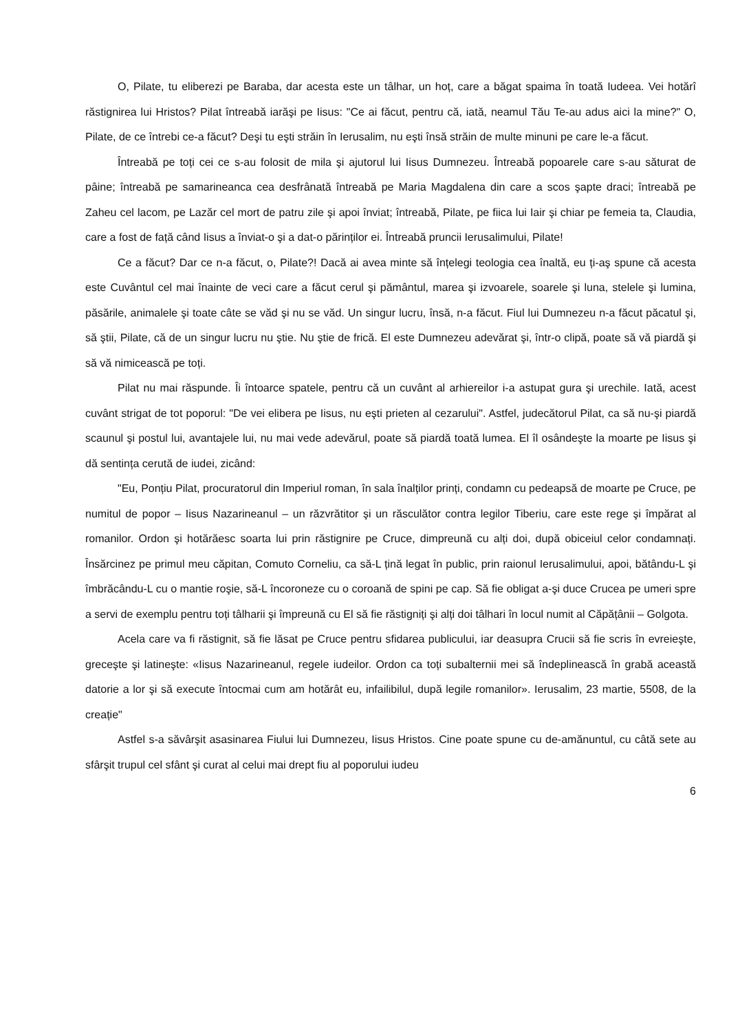O, Pilate, tu eliberezi pe Baraba, dar acesta este un tâlhar, un hoț, care a băgat spaima în toată Iudeea. Vei hotărî răstignirea lui Hristos? Pilat întreabă iarăşi pe Iisus: "Ce ai făcut, pentru că, iată, neamul Tău Te-au adus aici la mine?" O, Pilate, de ce întrebi ce-a făcut? Deşi tu eşti străin în Ierusalim, nu eşti însă străin de multe minuni pe care le-a făcut.
Întreabă pe toți cei ce s-au folosit de mila şi ajutorul lui Iisus Dumnezeu. Întreabă popoarele care s-au săturat de pâine; întreabă pe samarineanca cea desfrânată întreabă pe Maria Magdalena din care a scos şapte draci; întreabă pe Zaheu cel lacom, pe Lazăr cel mort de patru zile şi apoi înviat; întreabă, Pilate, pe fiica lui Iair şi chiar pe femeia ta, Claudia, care a fost de față când Iisus a înviat-o şi a dat-o părinților ei. Întreabă pruncii Ierusalimului, Pilate!
Ce a făcut? Dar ce n-a făcut, o, Pilate?! Dacă ai avea minte să înțelegi teologia cea înaltă, eu ți-aş spune că acesta este Cuvântul cel mai înainte de veci care a făcut cerul şi pământul, marea şi izvoarele, soarele şi luna, stelele şi lumina, păsările, animalele şi toate câte se văd şi nu se văd. Un singur lucru, însă, n-a făcut. Fiul lui Dumnezeu n-a făcut păcatul şi, să ştii, Pilate, că de un singur lucru nu ştie. Nu ştie de frică. El este Dumnezeu adevărat şi, într-o clipă, poate să vă piardă şi să vă nimicească pe toți.
Pilat nu mai răspunde. Îi întoarce spatele, pentru că un cuvânt al arhiereilor i-a astupat gura şi urechile. Iată, acest cuvânt strigat de tot poporul: "De vei elibera pe Iisus, nu eşti prieten al cezarului". Astfel, judecătorul Pilat, ca să nu-şi piardă scaunul şi postul lui, avantajele lui, nu mai vede adevărul, poate să piardă toată lumea. El îl osândeşte la moarte pe Iisus şi dă sentința cerută de iudei, zicând:
"Eu, Ponțiu Pilat, procuratorul din Imperiul roman, în sala înalților prinți, condamn cu pedeapsă de moarte pe Cruce, pe numitul de popor – Iisus Nazarineanul – un răzvrătitor şi un răsculător contra legilor Tiberiu, care este rege şi împărat al romanilor. Ordon şi hotărăesc soarta lui prin răstignire pe Cruce, dimpreună cu alți doi, după obiceiul celor condamnați. Însărcinez pe primul meu căpitan, Comuto Corneliu, ca să-L țină legat în public, prin raionul Ierusalimului, apoi, bătându-L şi îmbrăcându-L cu o mantie roşie, să-L încoroneze cu o coroană de spini pe cap. Să fie obligat a-şi duce Crucea pe umeri spre a servi de exemplu pentru toți tâlharii şi împreună cu El să fie răstigniți şi alți doi tâlhari în locul numit al Căpățânii – Golgota.
Acela care va fi răstignit, să fie lăsat pe Cruce pentru sfidarea publicului, iar deasupra Crucii să fie scris în evreieşte, greceşte şi latineşte: «Iisus Nazarineanul, regele iudeilor. Ordon ca toți subalternii mei să îndeplinească în grabă această datorie a lor şi să execute întocmai cum am hotărât eu, infailibilul, după legile romanilor». Ierusalim, 23 martie, 5508, de la creație"
Astfel s-a săvârşit asasinarea Fiului lui Dumnezeu, Iisus Hristos. Cine poate spune cu de-amănuntul, cu câtă sete au sfârşit trupul cel sfânt şi curat al celui mai drept fiu al poporului iudeu
6